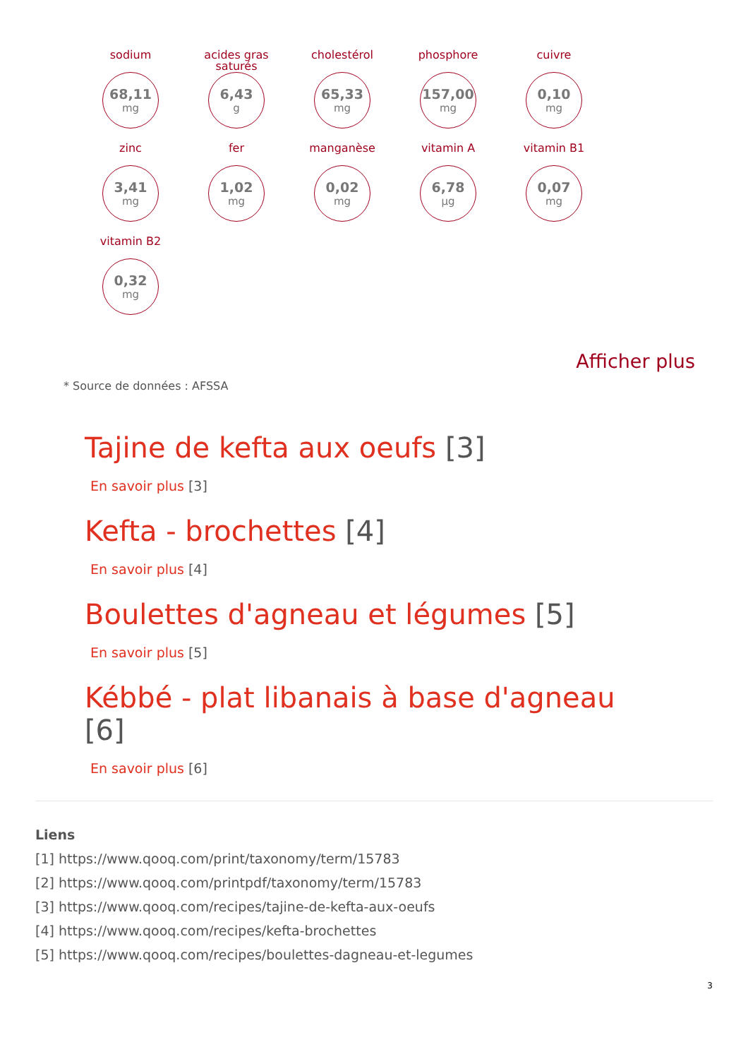sodium
68,11
mg
acides gras saturés
6,43
g
cholestérol
65,33
mg
phosphore
157,00
mg
cuivre
0,10
mg
zinc
3,41
mg
fer
1,02
mg
manganèse
0,02
mg
vitamin A
6,78
µg
vitamin B1
0,07
mg
vitamin B2
0,32
mg
Afficher plus
* Source de données : AFSSA
Tajine de kefta aux oeufs [3]
En savoir plus [3]
Kefta - brochettes [4]
En savoir plus [4]
Boulettes d'agneau et légumes [5]
En savoir plus [5]
Kébbé - plat libanais à base d'agneau [6]
En savoir plus [6]
Liens
[1] https://www.qooq.com/print/taxonomy/term/15783
[2] https://www.qooq.com/printpdf/taxonomy/term/15783
[3] https://www.qooq.com/recipes/tajine-de-kefta-aux-oeufs
[4] https://www.qooq.com/recipes/kefta-brochettes
[5] https://www.qooq.com/recipes/boulettes-dagneau-et-legumes
3